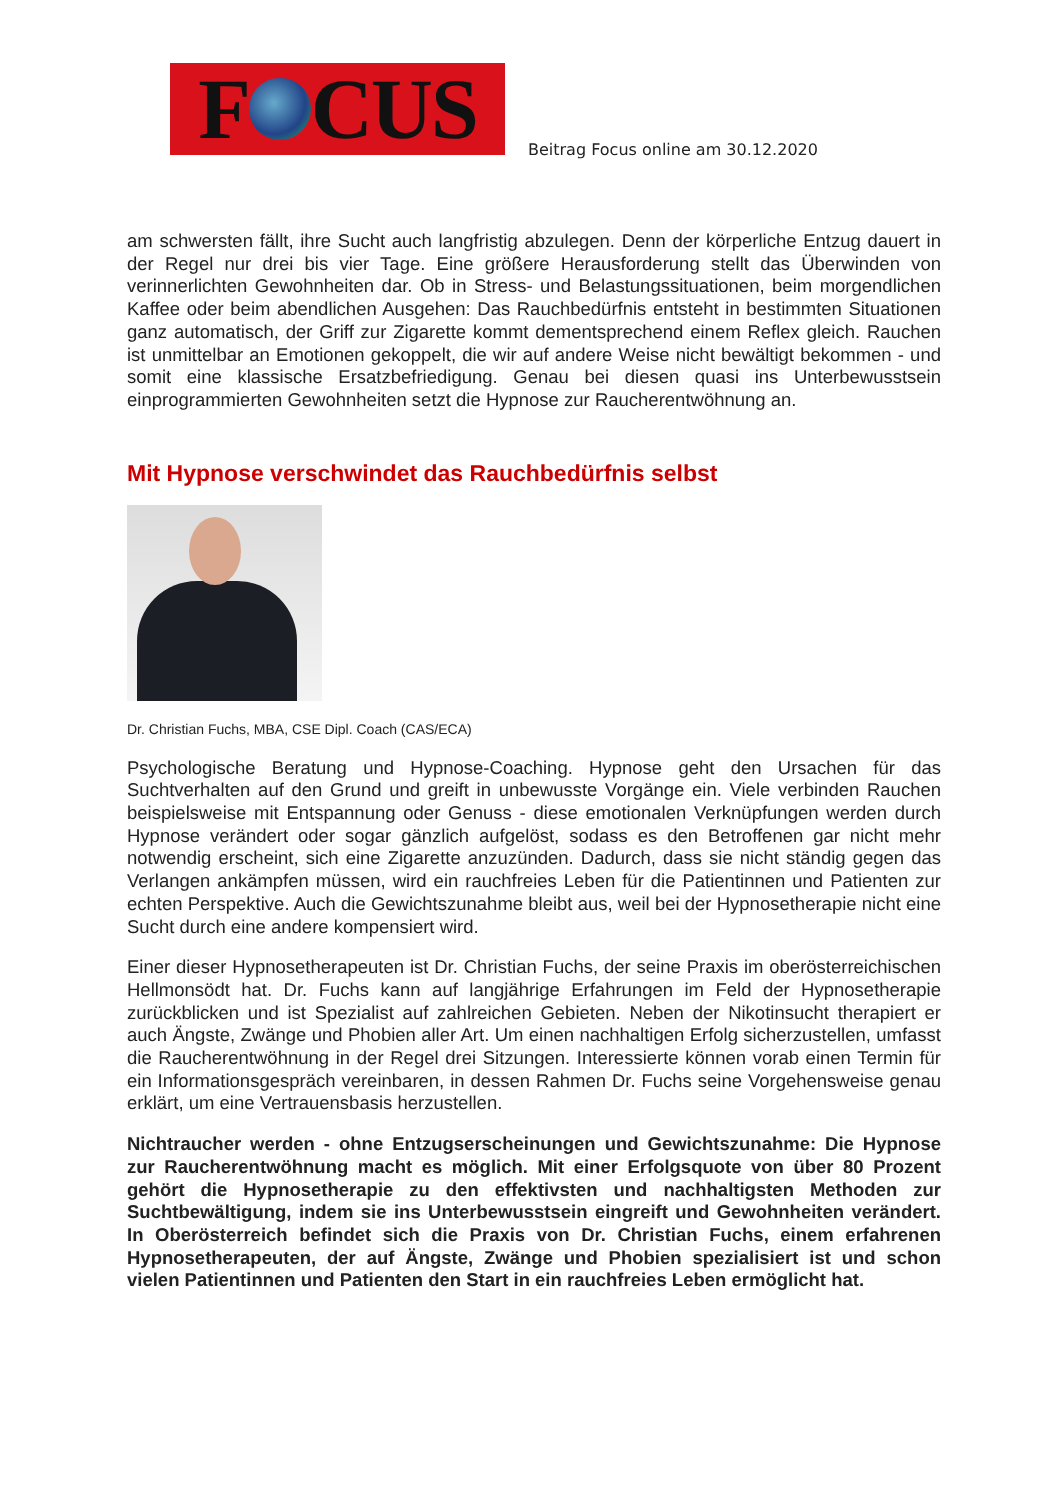F CUS
Beitrag Focus online am 30.12.2020
am schwersten fällt, ihre Sucht auch langfristig abzulegen. Denn der körperliche Entzug dauert in der Regel nur drei bis vier Tage. Eine größere Herausforderung stellt das Überwinden von verinnerlichten Gewohnheiten dar. Ob in Stress- und Belastungssituationen, beim morgendlichen Kaffee oder beim abendlichen Ausgehen: Das Rauchbedürfnis entsteht in bestimmten Situationen ganz automatisch, der Griff zur Zigarette kommt dementsprechend einem Reflex gleich. Rauchen ist unmittelbar an Emotionen gekoppelt, die wir auf andere Weise nicht bewältigt bekommen - und somit eine klassische Ersatzbefriedigung. Genau bei diesen quasi ins Unterbewusstsein einprogrammierten Gewohnheiten setzt die Hypnose zur Raucherentwöhnung an.
Mit Hypnose verschwindet das Rauchbedürfnis selbst
Dr. Christian Fuchs, MBA, CSE Dipl. Coach (CAS/ECA)
Psychologische Beratung und Hypnose-Coaching. Hypnose geht den Ursachen für das Suchtverhalten auf den Grund und greift in unbewusste Vorgänge ein. Viele verbinden Rauchen beispielsweise mit Entspannung oder Genuss - diese emotionalen Verknüpfungen werden durch Hypnose verändert oder sogar gänzlich aufgelöst, sodass es den Betroffenen gar nicht mehr notwendig erscheint, sich eine Zigarette anzuzünden. Dadurch, dass sie nicht ständig gegen das Verlangen ankämpfen müssen, wird ein rauchfreies Leben für die Patientinnen und Patienten zur echten Perspektive. Auch die Gewichtszunahme bleibt aus, weil bei der Hypnosetherapie nicht eine Sucht durch eine andere kompensiert wird.
Einer dieser Hypnosetherapeuten ist Dr. Christian Fuchs, der seine Praxis im oberösterreichischen Hellmonsödt hat. Dr. Fuchs kann auf langjährige Erfahrungen im Feld der Hypnosetherapie zurückblicken und ist Spezialist auf zahlreichen Gebieten. Neben der Nikotinsucht therapiert er auch Ängste, Zwänge und Phobien aller Art. Um einen nachhaltigen Erfolg sicherzustellen, umfasst die Raucherentwöhnung in der Regel drei Sitzungen. Interessierte können vorab einen Termin für ein Informationsgespräch vereinbaren, in dessen Rahmen Dr. Fuchs seine Vorgehensweise genau erklärt, um eine Vertrauensbasis herzustellen.
Nichtraucher werden - ohne Entzugserscheinungen und Gewichtszunahme: Die Hypnose zur Raucherentwöhnung macht es möglich. Mit einer Erfolgsquote von über 80 Prozent gehört die Hypnosetherapie zu den effektivsten und nachhaltigsten Methoden zur Suchtbewältigung, indem sie ins Unterbewusstsein eingreift und Gewohnheiten verändert. In Oberösterreich befindet sich die Praxis von Dr. Christian Fuchs, einem erfahrenen Hypnosetherapeuten, der auf Ängste, Zwänge und Phobien spezialisiert ist und schon vielen Patientinnen und Patienten den Start in ein rauchfreies Leben ermöglicht hat.